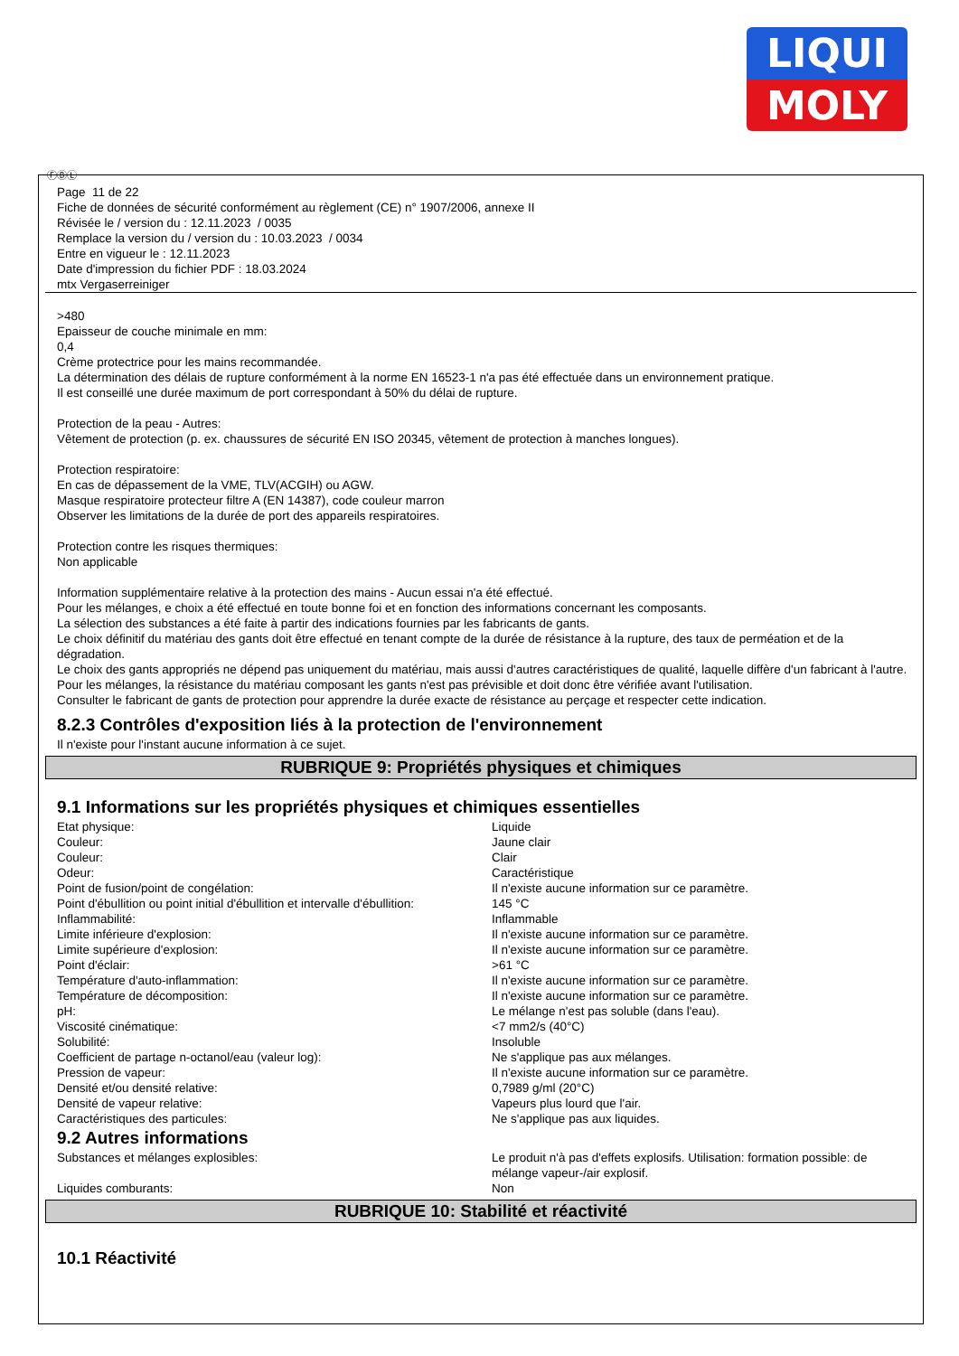LIQUI
MOLY
ⒻⒷⓁ
Page 11 de 22
Fiche de données de sécurité conformément au règlement (CE) n° 1907/2006, annexe II
Révisée le / version du : 12.11.2023 / 0035
Remplace la version du / version du : 10.03.2023 / 0034
Entre en vigueur le : 12.11.2023
Date d'impression du fichier PDF : 18.03.2024
mtx Vergaserreiniger
>480
Epaisseur de couche minimale en mm:
0,4
Crème protectrice pour les mains recommandée.
La détermination des délais de rupture conformément à la norme EN 16523-1 n'a pas été effectuée dans un environnement pratique.
Il est conseillé une durée maximum de port correspondant à 50% du délai de rupture.
Protection de la peau - Autres:
Vêtement de protection (p. ex. chaussures de sécurité EN ISO 20345, vêtement de protection à manches longues).
Protection respiratoire:
En cas de dépassement de la VME, TLV(ACGIH) ou AGW.
Masque respiratoire protecteur filtre A (EN 14387), code couleur marron
Observer les limitations de la durée de port des appareils respiratoires.
Protection contre les risques thermiques:
Non applicable
Information supplémentaire relative à la protection des mains - Aucun essai n'a été effectué.
Pour les mélanges, e choix a été effectué en toute bonne foi et en fonction des informations concernant les composants.
La sélection des substances a été faite à partir des indications fournies par les fabricants de gants.
Le choix définitif du matériau des gants doit être effectué en tenant compte de la durée de résistance à la rupture, des taux de perméation et de la dégradation.
Le choix des gants appropriés ne dépend pas uniquement du matériau, mais aussi d'autres caractéristiques de qualité, laquelle diffère d'un fabricant à l'autre.
Pour les mélanges, la résistance du matériau composant les gants n'est pas prévisible et doit donc être vérifiée avant l'utilisation.
Consulter le fabricant de gants de protection pour apprendre la durée exacte de résistance au perçage et respecter cette indication.
8.2.3 Contrôles d'exposition liés à la protection de l'environnement
Il n'existe pour l'instant aucune information à ce sujet.
RUBRIQUE 9: Propriétés physiques et chimiques
9.1 Informations sur les propriétés physiques et chimiques essentielles
| Etat physique: | Liquide |
| Couleur: | Jaune clair |
| Couleur: | Clair |
| Odeur: | Caractéristique |
| Point de fusion/point de congélation: | Il n'existe aucune information sur ce paramètre. |
| Point d'ébullition ou point initial d'ébullition et intervalle d'ébullition: | 145 °C |
| Inflammabilité: | Inflammable |
| Limite inférieure d'explosion: | Il n'existe aucune information sur ce paramètre. |
| Limite supérieure d'explosion: | Il n'existe aucune information sur ce paramètre. |
| Point d'éclair: | >61 °C |
| Température d'auto-inflammation: | Il n'existe aucune information sur ce paramètre. |
| Température de décomposition: | Il n'existe aucune information sur ce paramètre. |
| pH: | Le mélange n'est pas soluble (dans l'eau). |
| Viscosité cinématique: | <7 mm2/s (40°C) |
| Solubilité: | Insoluble |
| Coefficient de partage n-octanol/eau (valeur log): | Ne s'applique pas aux mélanges. |
| Pression de vapeur: | Il n'existe aucune information sur ce paramètre. |
| Densité et/ou densité relative: | 0,7989 g/ml (20°C) |
| Densité de vapeur relative: | Vapeurs plus lourd que l'air. |
| Caractéristiques des particules: | Ne s'applique pas aux liquides. |
9.2 Autres informations
| Substances et mélanges explosibles: | Le produit n'à pas d'effets explosifs. Utilisation: formation possible: de mélange vapeur-/air explosif. |
| Liquides comburants: | Non |
RUBRIQUE 10: Stabilité et réactivité
10.1 Réactivité